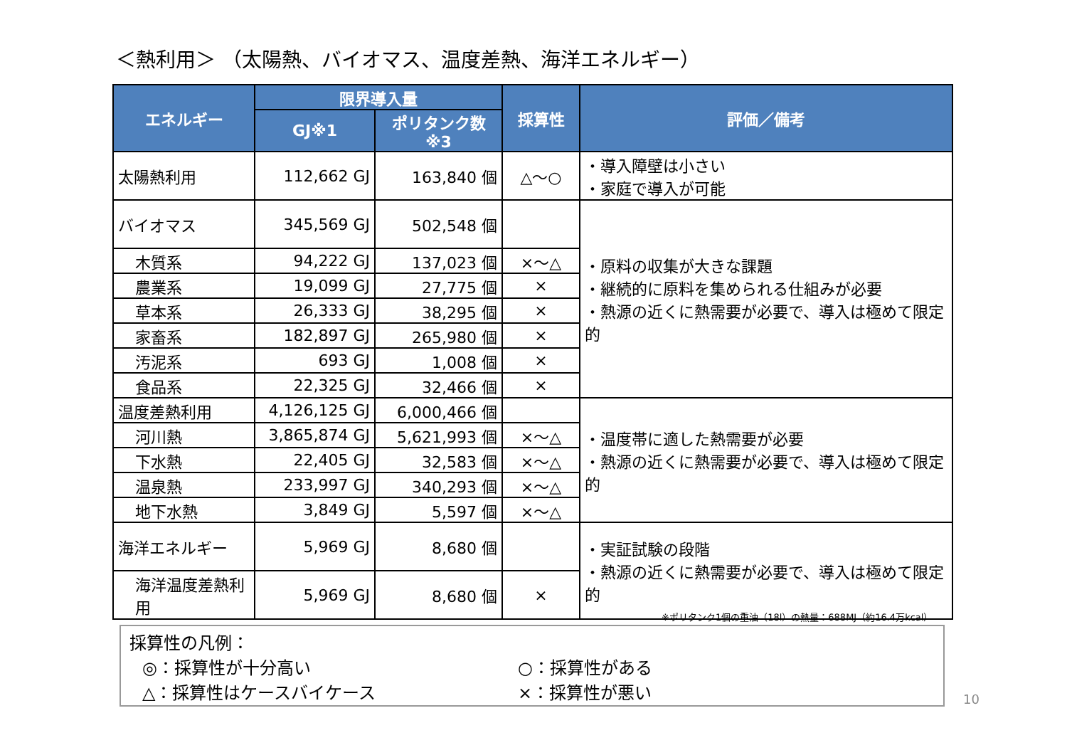＜熱利用＞ （太陽熱、バイオマス、温度差熱、海洋エネルギー）
| エネルギー | 限界導入量 | | 採算性 | 評価／備考 |
| --- | --- | --- | --- | --- |
| | GJ※1 | ポリタンク数※3 | | |
| 太陽熱利用 | 112,662 GJ | 163,840 個 | △～○ | ・導入障壁は小さい ・家庭で導入が可能 |
| バイオマス | 345,569 GJ | 502,548 個 | | ・原料の収集が大きな課題 ・継続的に原料を集められる仕組みが必要 ・熱源の近くに熱需要が必要で、導入は極めて限定的 |
| 木質系 | 94,222 GJ | 137,023 個 | ×～△ | |
| 農業系 | 19,099 GJ | 27,775 個 | × | |
| 草本系 | 26,333 GJ | 38,295 個 | × | |
| 家畜系 | 182,897 GJ | 265,980 個 | × | |
| 汚泥系 | 693 GJ | 1,008 個 | × | |
| 食品系 | 22,325 GJ | 32,466 個 | × | |
| 温度差熱利用 | 4,126,125 GJ | 6,000,466 個 | | ・温度帯に適した熱需要が必要 ・熱源の近くに熱需要が必要で、導入は極めて限定的 |
| 河川熱 | 3,865,874 GJ | 5,621,993 個 | ×～△ | |
| 下水熱 | 22,405 GJ | 32,583 個 | ×～△ | |
| 温泉熱 | 233,997 GJ | 340,293 個 | ×～△ | |
| 地下水熱 | 3,849 GJ | 5,597 個 | ×～△ | |
| 海洋エネルギー | 5,969 GJ | 8,680 個 | | ・実証試験の段階 ・熱源の近くに熱需要が必要で、導入は極めて限定的 |
| 海洋温度差熱利用 | 5,969 GJ | 8,680 個 | × | |
※ポリタンク1個の重油（18l）の熱量：688MJ（約16.4万kcal）
採算性の凡例：
◎：採算性が十分高い ○：採算性がある
△：採算性はケースバイケース ×：採算性が悪い
10